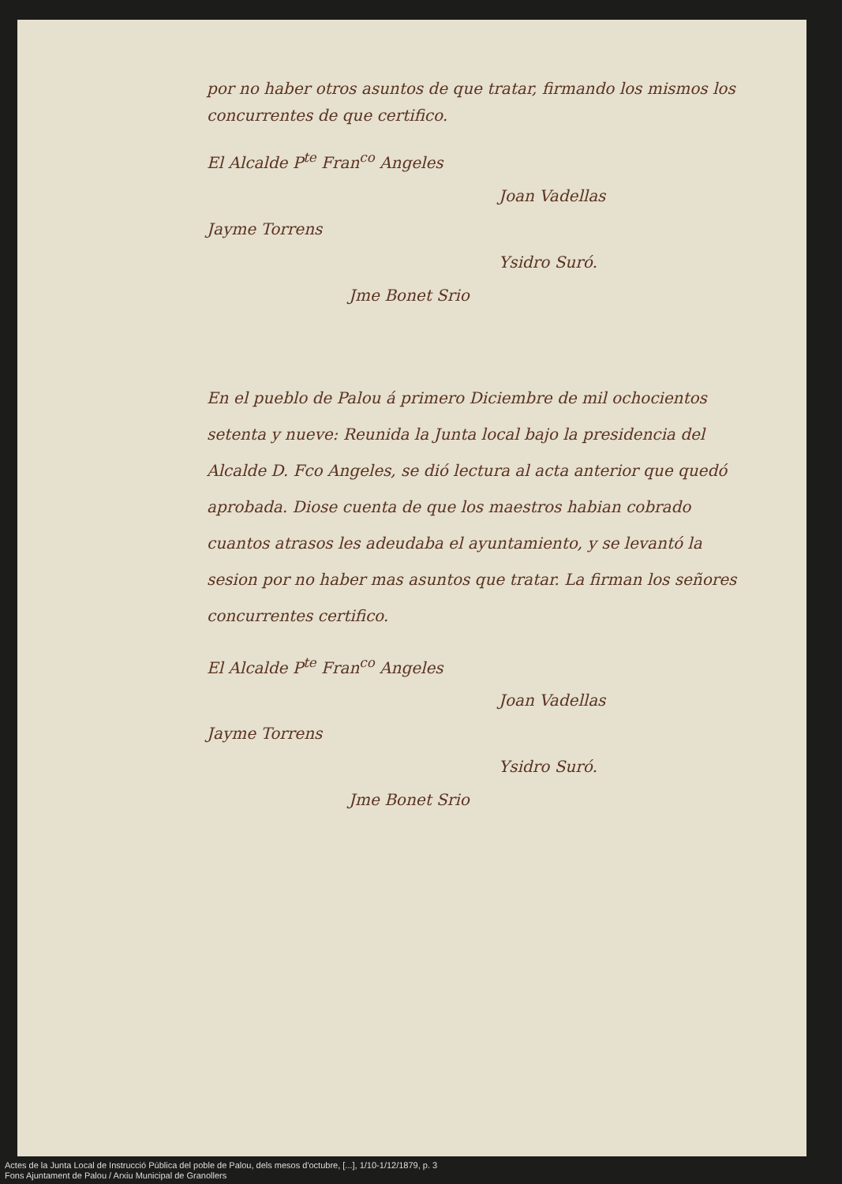por no haber otros asuntos de que tratar, firmando los mismos los concurrentes de que certifico.
El Alcalde P<sup>te</sup> Fran<sup>co</sup> Angeles
Joan Vadellas
Jayme Torrens
Ysidro Suró.
Jme Bonet Srio
En el pueblo de Palou á primero Diciembre de mil ochocientos setenta y nueve: Reunida la Junta local bajo la presidencia del Alcalde D. Fco Angeles, se dió lectura al acta anterior que quedó aprobada. Diose cuenta de que los maestros habian cobrado cuantos atrasos les adeudaba el ayuntamiento, y se levantó la sesion por no haber mas asuntos que tratar. La firman los señores concurrentes certifico.
El Alcalde P<sup>te</sup> Fran<sup>co</sup> Angeles
Joan Vadellas
Jayme Torrens
Ysidro Suró.
Jme Bonet Srio
Actes de la Junta Local de Instrucció Pública del poble de Palou, dels mesos d'octubre, [...], 1/10-1/12/1879, p. 3
Fons Ajuntament de Palou / Arxiu Municipal de Granollers